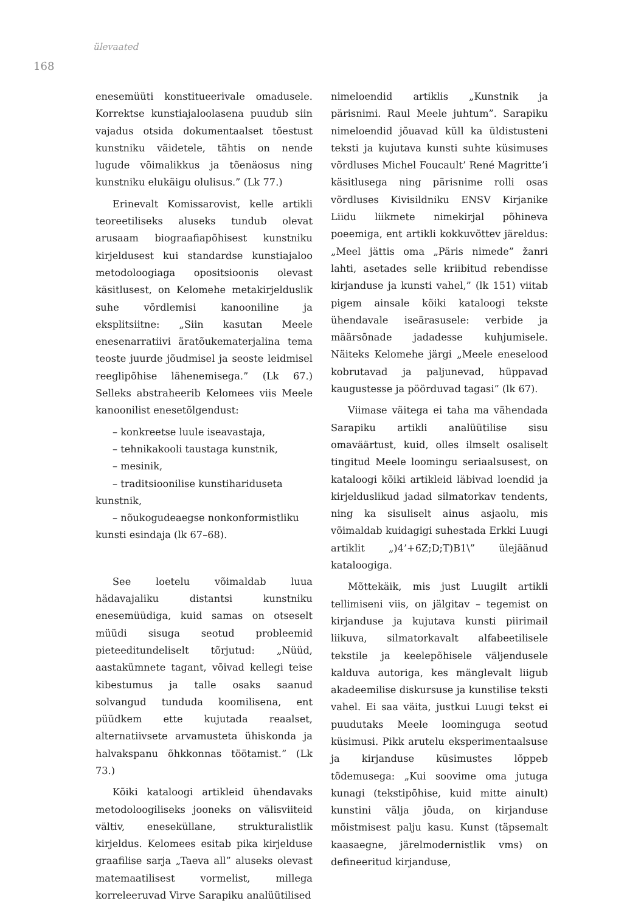ülevaated
168
enesemüüti konstitueerivale omadusele. Korrektse kunstiajaloolasena puudub siin vajadus otsida dokumentaalset tõestust kunstniku väidetele, tähtis on nende lugude võimalikkus ja tõenäosus ning kunstniku elukäigu olulisus.” (Lk 77.)
Erinevalt Komissarovist, kelle artikli teoreetiliseks aluseks tundub olevat arusaam biograafiapõhisest kunstniku kirjeldusest kui standardse kunstiajaloo metodoloogiaga opositsioonis olevast käsitlusest, on Kelomehe metakirjelduslik suhe võrdlemisi kanooniline ja eksplitsiitne: „Siin kasutan Meele enesenarratiivi äratõukematerjalina tema teoste juurde jõudmisel ja seoste leidmisel reeglipõhise lähenemisega.” (Lk 67.) Selleks abstraheerib Kelomees viis Meele kanoonilist enesetõlgendust:
– konkreetse luule iseavastaja,
– tehnikakooli taustaga kunstnik,
– mesinik,
– traditsioonilise kunstihariduseta
kunstnik,
– nõukogudeaegse nonkonformistliku
kunsti esindaja (lk 67–68).
See loetelu võimaldab luua hädavajaliku distantsi kunstniku enesemüüdiga, kuid samas on otseselt müüdi sisuga seotud probleemid pieteeditundeliselt tõrjutud: „Nüüd, aastakümnete tagant, võivad kellegi teise kibestumus ja talle osaks saanud solvangud tunduda koomilisena, ent püüdkem ette kujutada reaalset, alternatiivsete arvamusteta ühiskonda ja halvakspanu õhkkonnas töötamist.” (Lk 73.)
Kõiki kataloogi artikleid ühendavaks metodoloogiliseks jooneks on välisviiteid vältiv, enesekülla­ne, strukturalistlik kirjeldus. Kelomees esitab pika kirjelduse graafilise sarja „Taeva all” aluseks olevast matemaatilisest vormelist, millega korreleeruvad Virve Sarapiku analüütilised
nimeloendid artiklis „Kunstnik ja pärisnimi. Raul Meele juhtum”. Sarapiku nimeloendid jõuavad küll ka üldistusteni teksti ja kujutava kunsti suhte küsimuses võrdluses Michel Foucault’ René Magritte’i käsitlusega ning pärisnime rolli osas võrdluses Kivisildniku ENSV Kirjanike Liidu liikmete nimekirjal põhineva poeemiga, ent artikli kokkuvõttev järeldus: „Meel jättis oma „Päris nimede” žanri lahti, asetades selle kriibitud rebendisse kirjanduse ja kunsti vahel,” (lk 151) viitab pigem ainsale kõiki kataloogi tekste ühendavale iseärasusele: verbide ja määrsõnade jadadesse kuhjumisele. Näiteks Kelomehe järgi „Meele eneselood kobrutavad ja paljunevad, hüppavad kaugustesse ja pöörduvad tagasi” (lk 67).
Viimase väitega ei taha ma vähendada Sarapiku artikli analüütilise sisu omaväärtust, kuid, olles ilmselt osaliselt tingitud Meele loomingu seriaalsusest, on kataloogi kõiki artikleid läbivad loendid ja kirjelduslikud jadad silmatorkav tendents, ning ka sisuliselt ainus asjaolu, mis võimaldab kuidagigi suhestada Erkki Luugi artiklit „)4’+6Z;D;T)B1\” ülejäänud kataloogiga.
Mõttekäik, mis just Luugilt artikli tellimiseni viis, on jälgitav – tegemist on kirjanduse ja kujutava kunsti piirimail liikuva, silmatorkavalt alfabeetilisele tekstile ja keelepõhisele väljendusele kalduva autoriga, kes mänglevalt liigub akadeemilise diskursuse ja kunstilise teksti vahel. Ei saa väita, justkui Luugi tekst ei puudutaks Meele loominguga seotud küsimusi. Pikk arutelu eksperimentaalsuse ja kirjanduse küsimustes lõppeb tõdemusega: „Kui soovime oma jutuga kunagi (tekstipõhise, kuid mitte ainult) kunstini välja jõuda, on kirjanduse mõistmisest palju kasu. Kunst (täpsemalt kaasaegne, järelmodernistlik vms) on defineeritud kirjanduse,